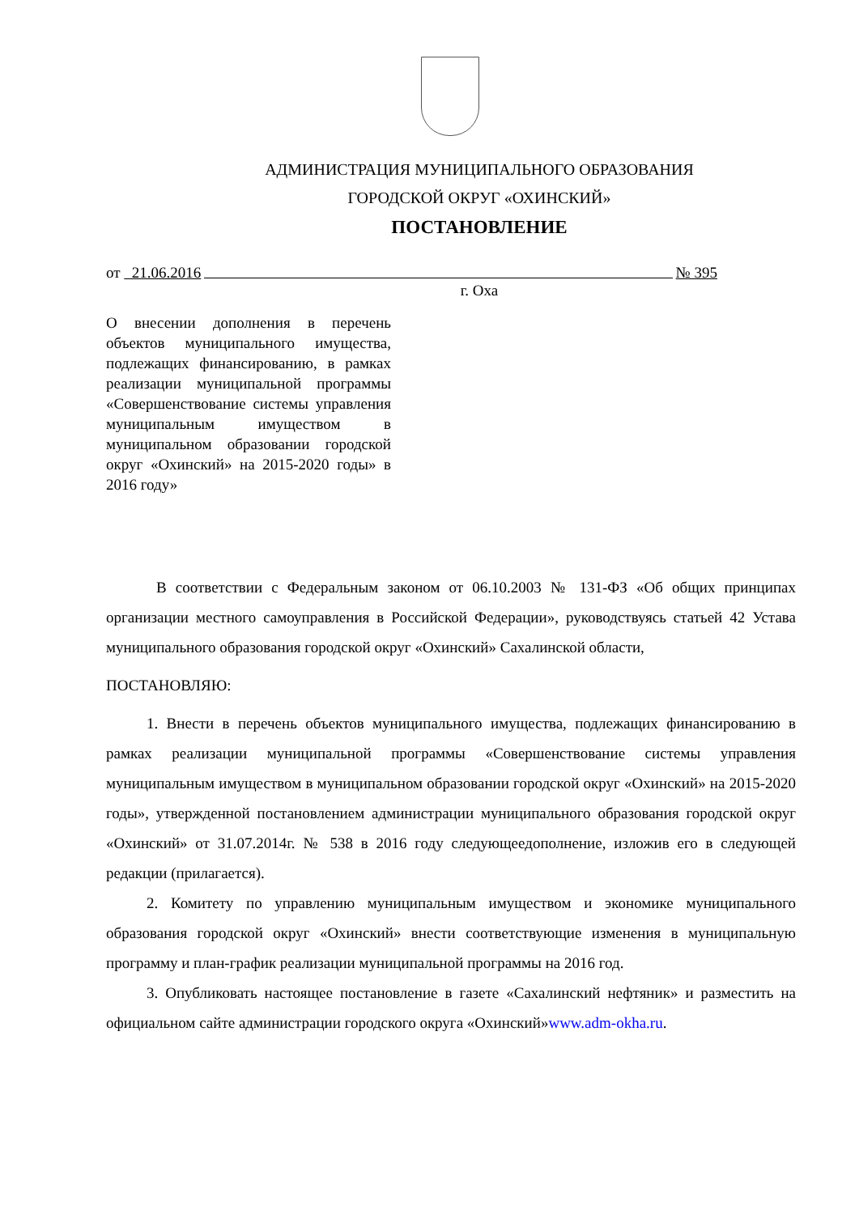АДМИНИСТРАЦИЯ МУНИЦИПАЛЬНОГО ОБРАЗОВАНИЯ
ГОРОДСКОЙ ОКРУГ «ОХИНСКИЙ»
ПОСТАНОВЛЕНИЕ
от 21.06.2016 № 395
г. Оха
О внесении дополнения в перечень объектов муниципального имущества, подлежащих финансированию, в рамках реализации муниципальной программы «Совершенствование системы управления муниципальным имуществом в муниципальном образовании городской округ «Охинский» на 2015-2020 годы» в 2016 году»
В соответствии с Федеральным законом от 06.10.2003 № 131-ФЗ «Об общих принципах организации местного самоуправления в Российской Федерации», руководствуясь статьей 42 Устава муниципального образования городской округ «Охинский» Сахалинской области,
ПОСТАНОВЛЯЮ:
1. Внести в перечень объектов муниципального имущества, подлежащих финансированию в рамках реализации муниципальной программы «Совершенствование системы управления муниципальным имуществом в муниципальном образовании городской округ «Охинский» на 2015-2020 годы», утвержденной постановлением администрации муниципального образования городской округ «Охинский» от 31.07.2014г. № 538 в 2016 году следующеедополнение, изложив его в следующей редакции (прилагается).
2. Комитету по управлению муниципальным имуществом и экономике муниципального образования городской округ «Охинский» внести соответствующие изменения в муниципальную программу и план-график реализации муниципальной программы на 2016 год.
3. Опубликовать настоящее постановление в газете «Сахалинский нефтяник» и разместить на официальном сайте администрации городского округа «Охинский»www.adm-okha.ru.